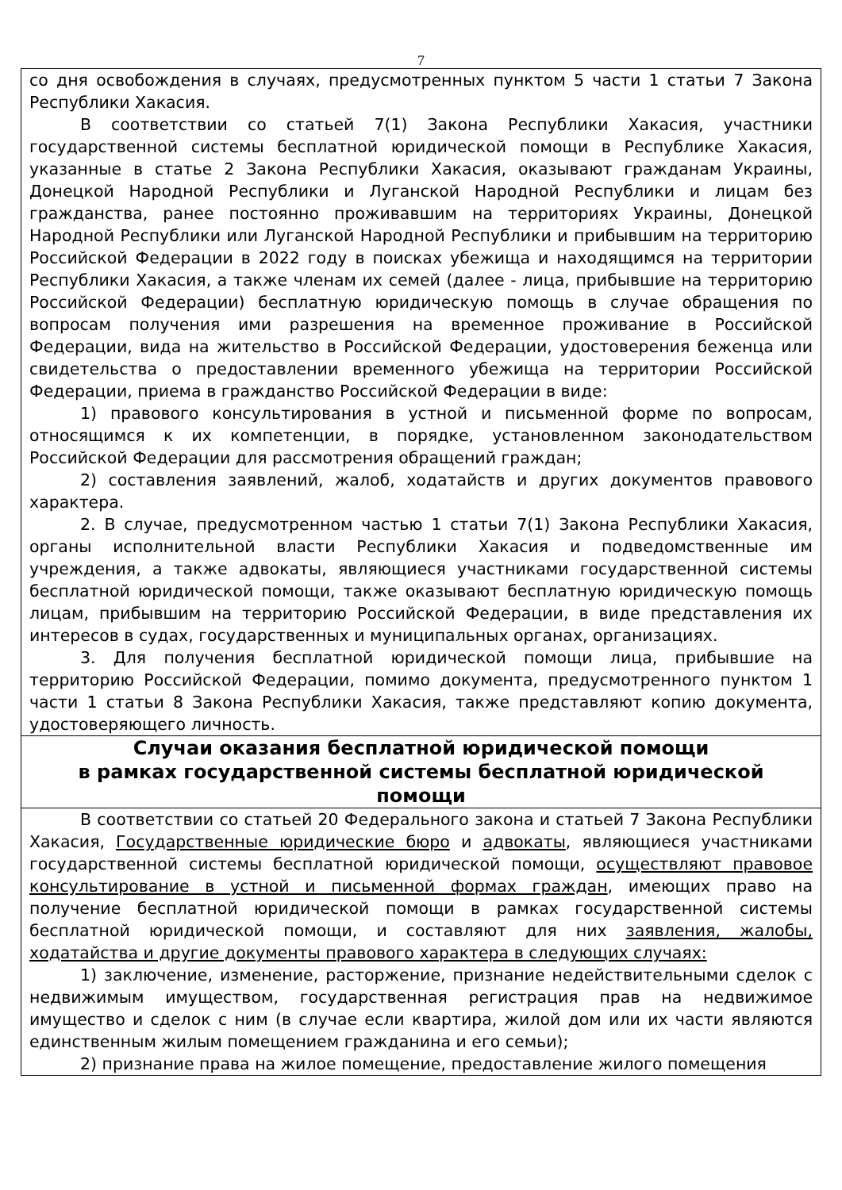7
со дня освобождения в случаях, предусмотренных пунктом 5 части 1 статьи 7 Закона Республики Хакасия.
В соответствии со статьей 7(1) Закона Республики Хакасия, участники государственной системы бесплатной юридической помощи в Республике Хакасия, указанные в статье 2 Закона Республики Хакасия, оказывают гражданам Украины, Донецкой Народной Республики и Луганской Народной Республики и лицам без гражданства, ранее постоянно проживавшим на территориях Украины, Донецкой Народной Республики или Луганской Народной Республики и прибывшим на территорию Российской Федерации в 2022 году в поисках убежища и находящимся на территории Республики Хакасия, а также членам их семей (далее - лица, прибывшие на территорию Российской Федерации) бесплатную юридическую помощь в случае обращения по вопросам получения ими разрешения на временное проживание в Российской Федерации, вида на жительство в Российской Федерации, удостоверения беженца или свидетельства о предоставлении временного убежища на территории Российской Федерации, приема в гражданство Российской Федерации в виде:
1) правового консультирования в устной и письменной форме по вопросам, относящимся к их компетенции, в порядке, установленном законодательством Российской Федерации для рассмотрения обращений граждан;
2) составления заявлений, жалоб, ходатайств и других документов правового характера.
2. В случае, предусмотренном частью 1 статьи 7(1) Закона Республики Хакасия, органы исполнительной власти Республики Хакасия и подведомственные им учреждения, а также адвокаты, являющиеся участниками государственной системы бесплатной юридической помощи, также оказывают бесплатную юридическую помощь лицам, прибывшим на территорию Российской Федерации, в виде представления их интересов в судах, государственных и муниципальных органах, организациях.
3. Для получения бесплатной юридической помощи лица, прибывшие на территорию Российской Федерации, помимо документа, предусмотренного пунктом 1 части 1 статьи 8 Закона Республики Хакасия, также представляют копию документа, удостоверяющего личность.
Случаи оказания бесплатной юридической помощи
в рамках государственной системы бесплатной юридической
помощи
В соответствии со статьей 20 Федерального закона и статьей 7 Закона Республики Хакасия, Государственные юридические бюро и адвокаты, являющиеся участниками государственной системы бесплатной юридической помощи, осуществляют правовое консультирование в устной и письменной формах граждан, имеющих право на получение бесплатной юридической помощи в рамках государственной системы бесплатной юридической помощи, и составляют для них заявления, жалобы, ходатайства и другие документы правового характера в следующих случаях:
1) заключение, изменение, расторжение, признание недействительными сделок с недвижимым имуществом, государственная регистрация прав на недвижимое имущество и сделок с ним (в случае если квартира, жилой дом или их части являются единственным жилым помещением гражданина и его семьи);
2) признание права на жилое помещение, предоставление жилого помещения